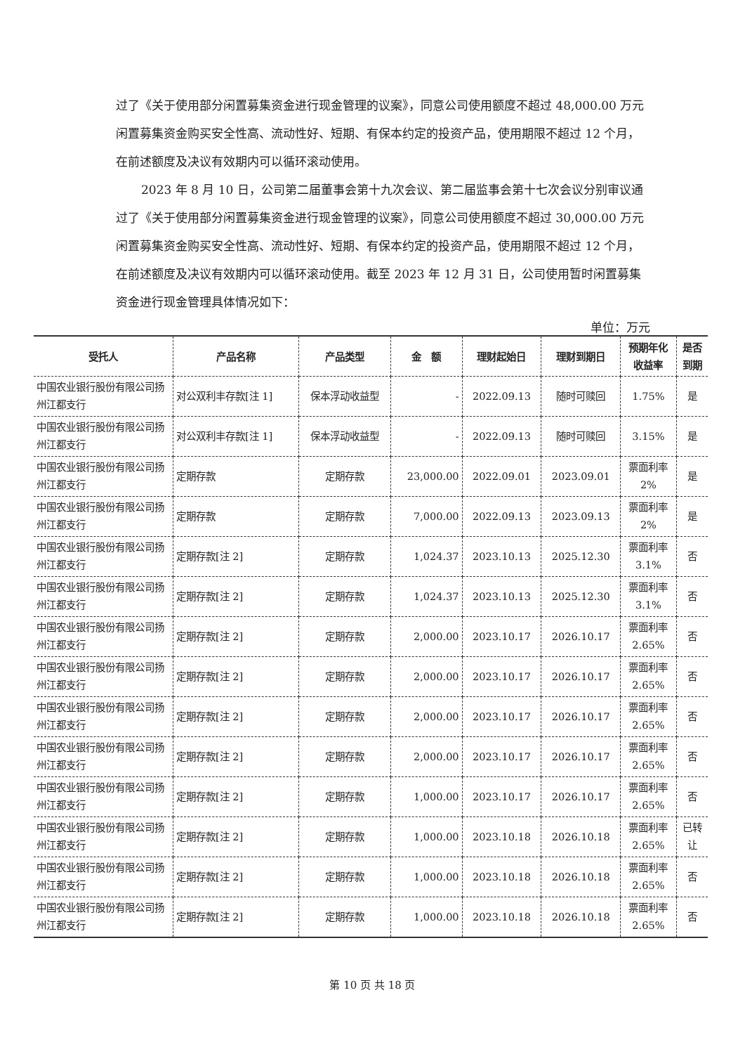过了《关于使用部分闲置募集资金进行现金管理的议案》，同意公司使用额度不超过 48,000.00 万元闲置募集资金购买安全性高、流动性好、短期、有保本约定的投资产品，使用期限不超过 12 个月，在前述额度及决议有效期内可以循环滚动使用。
2023 年 8 月 10 日，公司第二届董事会第十九次会议、第二届监事会第十七次会议分别审议通过了《关于使用部分闲置募集资金进行现金管理的议案》，同意公司使用额度不超过 30,000.00 万元闲置募集资金购买安全性高、流动性好、短期、有保本约定的投资产品，使用期限不超过 12 个月，在前述额度及决议有效期内可以循环滚动使用。截至 2023 年 12 月 31 日，公司使用暂时闲置募集资金进行现金管理具体情况如下：
单位：万元
| 受托人 | 产品名称 | 产品类型 | 金 额 | 理财起始日 | 理财到期日 | 预期年化 收益率 | 是否 到期 |
| --- | --- | --- | --- | --- | --- | --- | --- |
| 中国农业银行股份有限公司扬州江都支行 | 对公双利丰存款[注 1] | 保本浮动收益型 | - | 2022.09.13 | 随时可赎回 | 1.75% | 是 |
| 中国农业银行股份有限公司扬州江都支行 | 对公双利丰存款[注 1] | 保本浮动收益型 | - | 2022.09.13 | 随时可赎回 | 3.15% | 是 |
| 中国农业银行股份有限公司扬州江都支行 | 定期存款 | 定期存款 | 23,000.00 | 2022.09.01 | 2023.09.01 | 票面利率 2% | 是 |
| 中国农业银行股份有限公司扬州江都支行 | 定期存款 | 定期存款 | 7,000.00 | 2022.09.13 | 2023.09.13 | 票面利率 2% | 是 |
| 中国农业银行股份有限公司扬州江都支行 | 定期存款[注 2] | 定期存款 | 1,024.37 | 2023.10.13 | 2025.12.30 | 票面利率 3.1% | 否 |
| 中国农业银行股份有限公司扬州江都支行 | 定期存款[注 2] | 定期存款 | 1,024.37 | 2023.10.13 | 2025.12.30 | 票面利率 3.1% | 否 |
| 中国农业银行股份有限公司扬州江都支行 | 定期存款[注 2] | 定期存款 | 2,000.00 | 2023.10.17 | 2026.10.17 | 票面利率 2.65% | 否 |
| 中国农业银行股份有限公司扬州江都支行 | 定期存款[注 2] | 定期存款 | 2,000.00 | 2023.10.17 | 2026.10.17 | 票面利率 2.65% | 否 |
| 中国农业银行股份有限公司扬州江都支行 | 定期存款[注 2] | 定期存款 | 2,000.00 | 2023.10.17 | 2026.10.17 | 票面利率 2.65% | 否 |
| 中国农业银行股份有限公司扬州江都支行 | 定期存款[注 2] | 定期存款 | 2,000.00 | 2023.10.17 | 2026.10.17 | 票面利率 2.65% | 否 |
| 中国农业银行股份有限公司扬州江都支行 | 定期存款[注 2] | 定期存款 | 1,000.00 | 2023.10.17 | 2026.10.17 | 票面利率 2.65% | 否 |
| 中国农业银行股份有限公司扬州江都支行 | 定期存款[注 2] | 定期存款 | 1,000.00 | 2023.10.18 | 2026.10.18 | 票面利率 2.65% | 已转 让 |
| 中国农业银行股份有限公司扬州江都支行 | 定期存款[注 2] | 定期存款 | 1,000.00 | 2023.10.18 | 2026.10.18 | 票面利率 2.65% | 否 |
| 中国农业银行股份有限公司扬州江都支行 | 定期存款[注 2] | 定期存款 | 1,000.00 | 2023.10.18 | 2026.10.18 | 票面利率 2.65% | 否 |
第 10 页 共 18 页